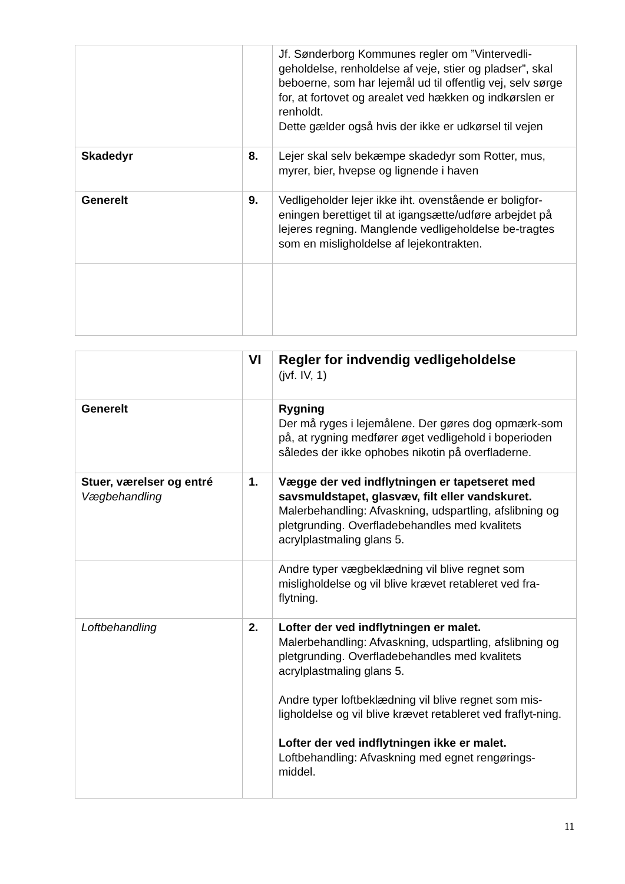| | | Jf. Sønderborg Kommunes regler om ”Vintervedli-geholdelse, renholdelse af veje, stier og pladser”, skal beboerne, som har lejemål ud til offentlig vej, selv sørge for, at fortovet og arealet ved hækken og indkørslen er renholdt. Dette gælder også hvis der ikke er udkørsel til vejen |
| Skadedyr | 8. | Lejer skal selv bekæmpe skadedyr som Rotter, mus, myrer, bier, hvepse og lignende i haven |
| Generelt | 9. | Vedligeholder lejer ikke iht. ovenstående er boligfor-eningen berettiget til at igangsætte/udføre arbejdet på lejeres regning. Manglende vedligeholdelse be-tragtes som en misligholdelse af lejekontrakten. |
| | VI | Regler for indvendig vedligeholdelse (jvf. IV, 1) |
| Generelt | | Rygning Der må ryges i lejemålene. Der gøres dog opmærk-som på, at rygning medfører øget vedligehold i boperioden således der ikke ophobes nikotin på overfladerne. |
| Stuer, værelser og entré Vægbehandling | 1. | Vægge der ved indflytningen er tapetseret med savsmuldstapet, glasvæv, filt eller vandskuret. Malerbehandling: Afvaskning, udspartling, afslibning og pletgrunding. Overfladebehandles med kvalitets acrylplastmaling glans 5. |
| | | Andre typer vægbeklædning vil blive regnet som misligholdelse og vil blive krævet retableret ved fra-flytning. |
| Loftbehandling | 2. | Lofter der ved indflytningen er malet. Malerbehandling: Afvaskning, udspartling, afslibning og pletgrunding. Overfladebehandles med kvalitets acrylplastmaling glans 5. Andre typer loftbeklædning vil blive regnet som mis-ligholdelse og vil blive krævet retableret ved fraflyt-ning. Lofter der ved indflytningen ikke er malet. Loftbehandling: Afvaskning med egnet rengørings-middel. |
11